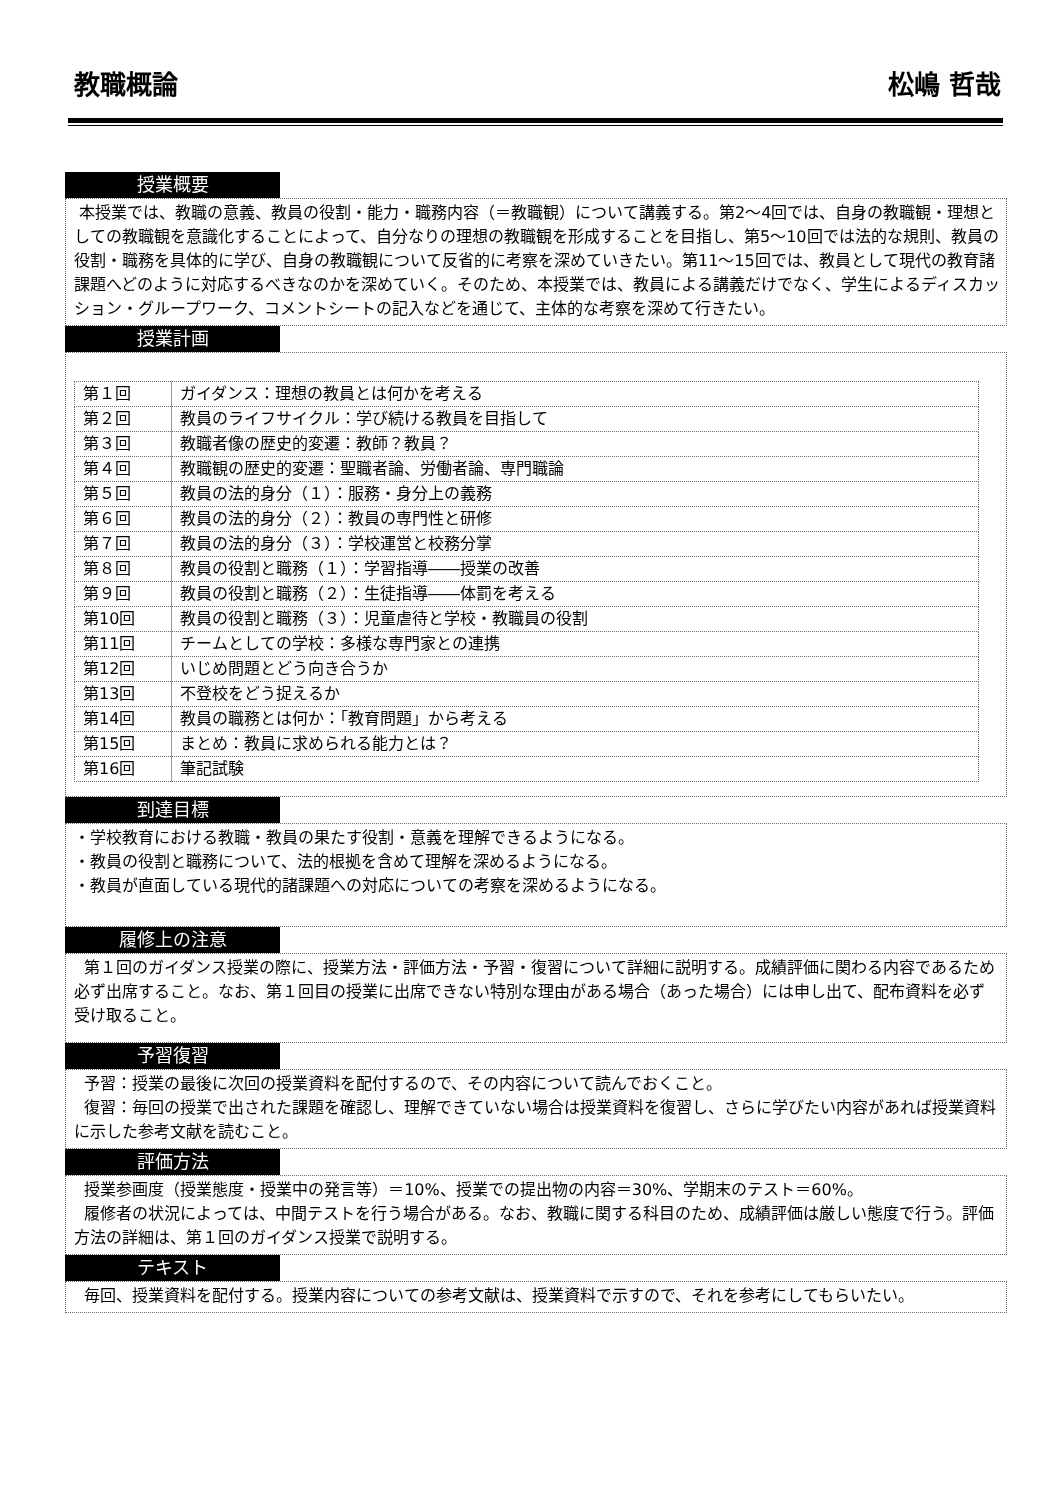教職概論 松嶋 哲哉
授業概要
本授業では、教職の意義、教員の役割・能力・職務内容（＝教職観）について講義する。第2～4回では、自身の教職観・理想としての教職観を意識化することによって、自分なりの理想の教職観を形成することを目指し、第5～10回では法的な規則、教員の役割・職務を具体的に学び、自身の教職観について反省的に考察を深めていきたい。第11～15回では、教員として現代の教育諸課題へどのように対応するべきなのかを深めていく。そのため、本授業では、教員による講義だけでなく、学生によるディスカッション・グループワーク、コメントシートの記入などを通じて、主体的な考察を深めて行きたい。
授業計画
| 第１回 | ガイダンス：理想の教員とは何かを考える |
| 第２回 | 教員のライフサイクル：学び続ける教員を目指して |
| 第３回 | 教職者像の歴史的変遷：教師？教員？ |
| 第４回 | 教職観の歴史的変遷：聖職者論、労働者論、専門職論 |
| 第５回 | 教員の法的身分（１）：服務・身分上の義務 |
| 第６回 | 教員の法的身分（２）：教員の専門性と研修 |
| 第７回 | 教員の法的身分（３）：学校運営と校務分掌 |
| 第８回 | 教員の役割と職務（１）：学習指導――授業の改善 |
| 第９回 | 教員の役割と職務（２）：生徒指導――体罰を考える |
| 第10回 | 教員の役割と職務（３）：児童虐待と学校・教職員の役割 |
| 第11回 | チームとしての学校：多様な専門家との連携 |
| 第12回 | いじめ問題とどう向き合うか |
| 第13回 | 不登校をどう捉えるか |
| 第14回 | 教員の職務とは何か：「教育問題」から考える |
| 第15回 | まとめ：教員に求められる能力とは？ |
| 第16回 | 筆記試験 |
到達目標
・学校教育における教職・教員の果たす役割・意義を理解できるようになる。
・教員の役割と職務について、法的根拠を含めて理解を深めるようになる。
・教員が直面している現代的諸課題への対応についての考察を深めるようになる。
履修上の注意
第１回のガイダンス授業の際に、授業方法・評価方法・予習・復習について詳細に説明する。成績評価に関わる内容であるため必ず出席すること。なお、第１回目の授業に出席できない特別な理由がある場合（あった場合）には申し出て、配布資料を必ず受け取ること。
予習復習
予習：授業の最後に次回の授業資料を配付するので、その内容について読んでおくこと。
復習：毎回の授業で出された課題を確認し、理解できていない場合は授業資料を復習し、さらに学びたい内容があれば授業資料に示した参考文献を読むこと。
評価方法
授業参画度（授業態度・授業中の発言等）＝10%、授業での提出物の内容＝30%、学期末のテスト＝60%。
履修者の状況によっては、中間テストを行う場合がある。なお、教職に関する科目のため、成績評価は厳しい態度で行う。評価方法の詳細は、第１回のガイダンス授業で説明する。
テキスト
毎回、授業資料を配付する。授業内容についての参考文献は、授業資料で示すので、それを参考にしてもらいたい。